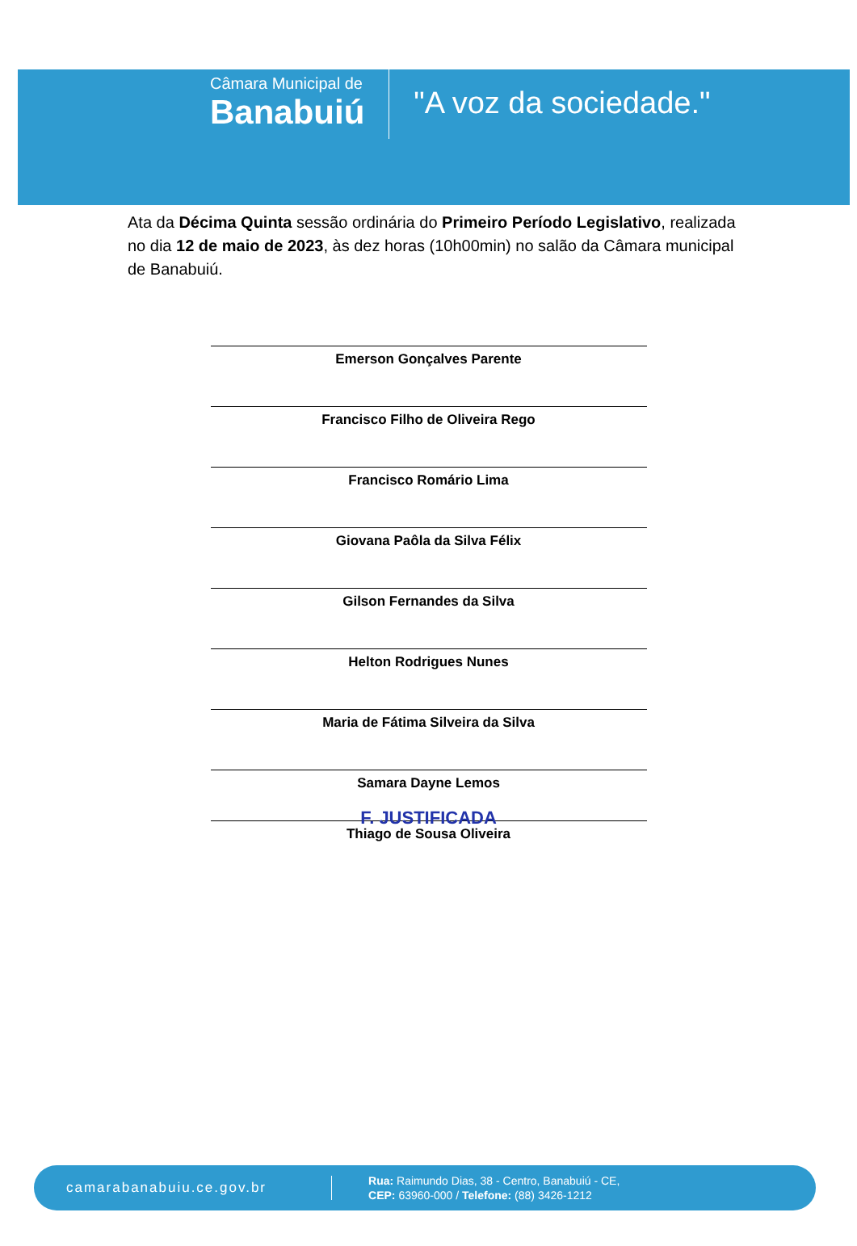Câmara Municipal de
Banabuiú
"A voz da sociedade."
Ata da Décima Quinta sessão ordinária do Primeiro Período Legislativo, realizada no dia 12 de maio de 2023, às dez horas (10h00min) no salão da Câmara municipal de Banabuiú.
Emerson Gonçalves Parente
Francisco Filho de Oliveira Rego
Francisco Romário Lima
Giovana Paôla da Silva Félix
Gilson Fernandes da Silva
Helton Rodrigues Nunes
Maria de Fátima Silveira da Silva
Samara Dayne Lemos
F. JUSTIFICADA
Thiago de Sousa Oliveira
camarabanabuiu.ce.gov.br
Rua: Raimundo Dias, 38 - Centro, Banabuiú - CE,
CEP: 63960-000 / Telefone: (88) 3426-1212